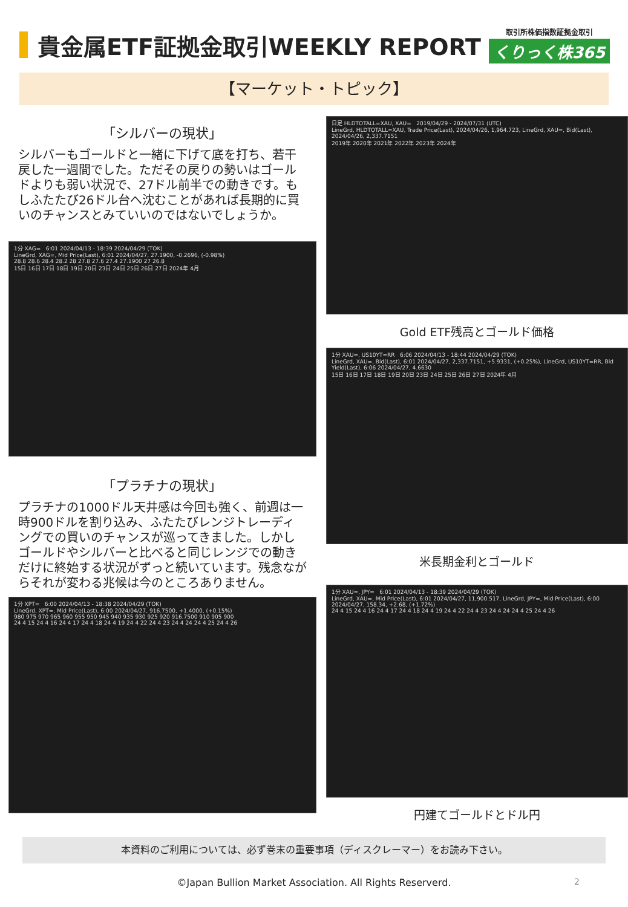貴金属ETF証拠金取引WEEKLY REPORT
取引所株価指数証拠金取引
くりっく株365
【マーケット・トピック】
「シルバーの現状」
シルバーもゴールドと一緒に下げて底を打ち、若干戻した一週間でした。ただその戻りの勢いはゴールドよりも弱い状況で、27ドル前半での動きです。もしふたたび26ドル台へ沈むことがあれば長期的に買いのチャンスとみていいのではないでしょうか。
1分 XAG= 6:01 2024/04/13 - 18:39 2024/04/29 (TOK)
LineGrd, XAG=, Mid Price(Last), 6:01 2024/04/27, 27.1900, -0.2696, (-0.98%)
28.8 28.6 28.4 28.2 28 27.8 27.6 27.4 27.1900 27 26.8
15日 16日 17日 18日 19日 20日 23日 24日 25日 26日 27日 2024年 4月
「プラチナの現状」
プラチナの1000ドル天井感は今回も強く、前週は一時900ドルを割り込み、ふたたびレンジトレーディングでの買いのチャンスが巡ってきました。しかしゴールドやシルバーと比べると同じレンジでの動きだけに終始する状況がずっと続いています。残念ながらそれが変わる兆候は今のところありません。
1分 XPT= 6:00 2024/04/13 - 18:38 2024/04/29 (TOK)
LineGrd, XPT=, Mid Price(Last), 6:00 2024/04/27, 916.7500, +1.4000, (+0.15%)
980 975 970 965 960 955 950 945 940 935 930 925 920 916.7500 910 905 900
24 4 15 24 4 16 24 4 17 24 4 18 24 4 19 24 4 22 24 4 23 24 4 24 24 4 25 24 4 26
日足 HLDTOTALL=XAU, XAU= 2019/04/29 - 2024/07/31 (UTC)
LineGrd, HLDTOTALL=XAU, Trade Price(Last), 2024/04/26, 1,964.723, LineGrd, XAU=, Bid(Last), 2024/04/26, 2,337.7151
2019年 2020年 2021年 2022年 2023年 2024年
Gold ETF残高とゴールド価格
1分 XAU=, US10YT=RR 6:06 2024/04/13 - 18:44 2024/04/29 (TOK)
LineGrd, XAU=, Bid(Last), 6:01 2024/04/27, 2,337.7151, +5.9331, (+0.25%), LineGrd, US10YT=RR, Bid Yield(Last), 6:06 2024/04/27, 4.6630
15日 16日 17日 18日 19日 20日 23日 24日 25日 26日 27日 2024年 4月
米長期金利とゴールド
1分 XAU=, JPY= 6:01 2024/04/13 - 18:39 2024/04/29 (TOK)
LineGrd, XAU=, Mid Price(Last), 6:01 2024/04/27, 11,900.517, LineGrd, JPY=, Mid Price(Last), 6:00 2024/04/27, 158.34, +2.68, (+1.72%)
24 4 15 24 4 16 24 4 17 24 4 18 24 4 19 24 4 22 24 4 23 24 4 24 24 4 25 24 4 26
円建てゴールドとドル円
本資料のご利用については、必ず巻末の重要事項（ディスクレーマー）をお読み下さい。
©Japan Bullion Market Association. All Rights Reserverd.
2